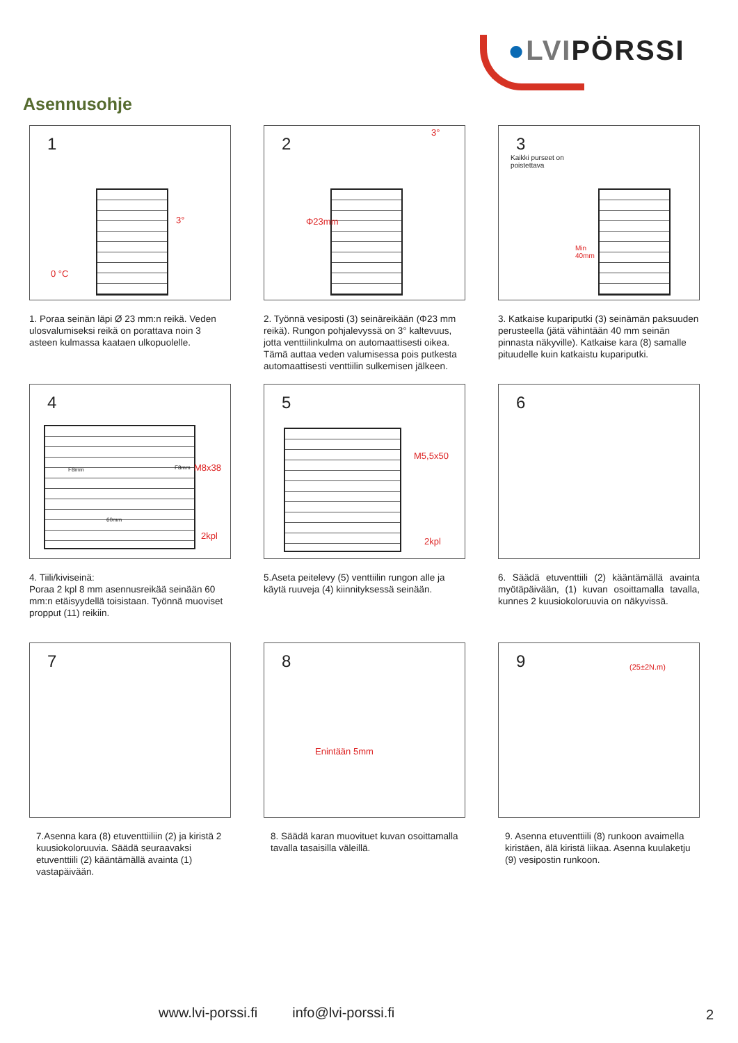●LVIPÖRSSI
Asennusohje
1
3°
0 °C
1. Poraa seinän läpi Ø 23 mm:n reikä. Veden ulosvalumiseksi reikä on porattava noin 3 asteen kulmassa kaataen ulkopuolelle.
2
3°
Φ23mm
2. Työnnä vesiposti (3) seinäreikään (Φ23 mm reikä). Rungon pohjalevyssä on 3° kaltevuus, jotta venttiilinkulma on automaattisesti oikea. Tämä auttaa veden valumisessa pois putkesta automaattisesti venttiilin sulkemisen jälkeen.
3
Kaikki purseet on
poistettava
Min
40mm
3. Katkaise kupariputki (3) seinämän paksuuden perusteella (jätä vähintään 40 mm seinän pinnasta näkyville). Katkaise kara (8) samalle pituudelle kuin katkaistu kupariputki.
4
F8mm F8mm
60mm
M8x38
2kpl
4. Tiili/kiviseinä:
Poraa 2 kpl 8 mm asennusreikää seinään 60 mm:n etäisyydellä toisistaan. Työnnä muoviset propput (11) reikiin.
5
M5,5x50
2kpl
5.Aseta peitelevy (5) venttiilin rungon alle ja käytä ruuveja (4) kiinnityksessä seinään.
6
6. Säädä etuventtiili (2) kääntämällä avainta myötäpäivään, (1) kuvan osoittamalla tavalla, kunnes 2 kuusiokoloruuvia on näkyvissä.
7
7.Asenna kara (8) etuventtiiliin (2) ja kiristä 2 kuusiokoloruuvia. Säädä seuraavaksi etuventtiili (2) kääntämällä avainta (1) vastapäivään.
8
Enintään 5mm
8. Säädä karan muovituet kuvan osoittamalla tavalla tasaisilla väleillä.
9 (25±2N.m)
9. Asenna etuventtiili (8) runkoon avaimella kiristäen, älä kiristä liikaa. Asenna kuulaketju (9) vesipostin runkoon.
www.lvi-porssi.fi info@lvi-porssi.fi
2